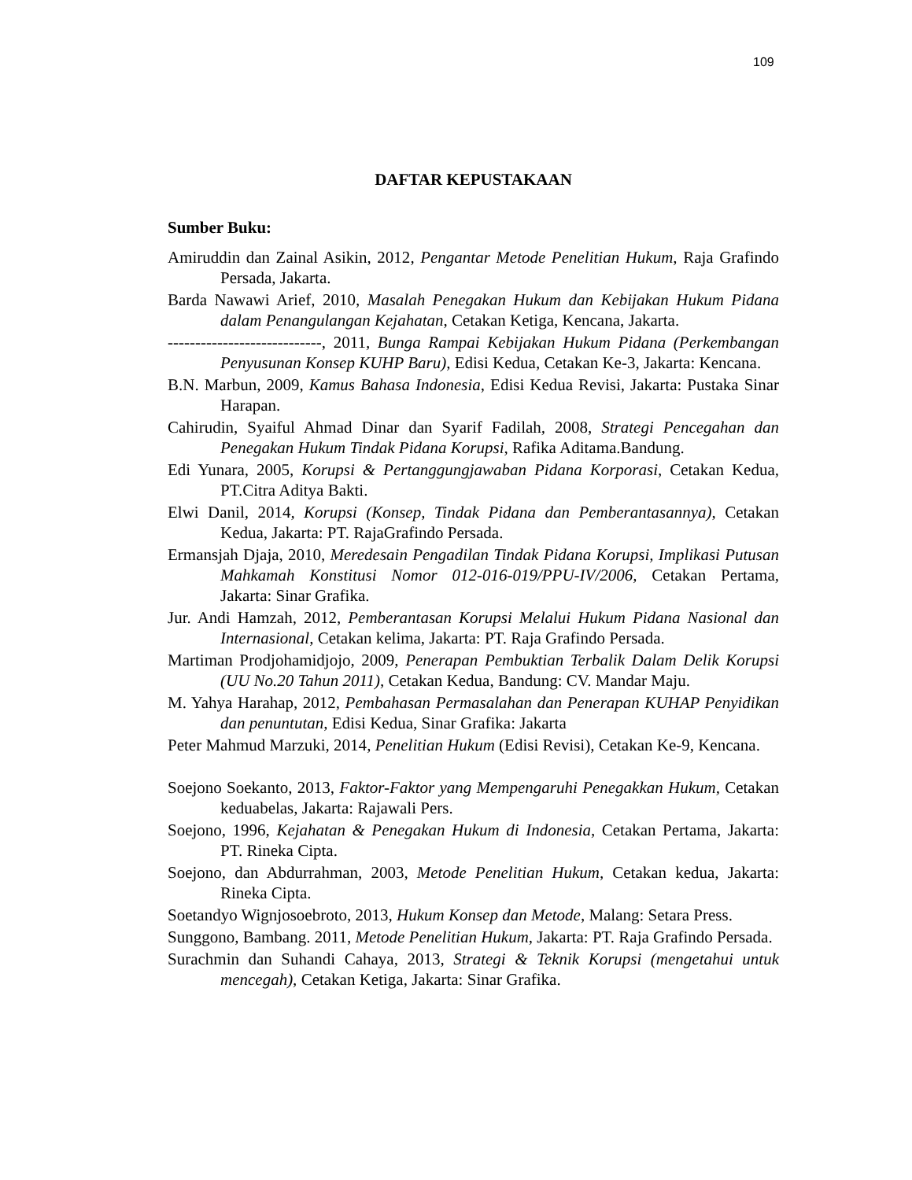109
DAFTAR KEPUSTAKAAN
Sumber Buku:
Amiruddin dan Zainal Asikin, 2012, Pengantar Metode Penelitian Hukum, Raja Grafindo Persada, Jakarta.
Barda Nawawi Arief, 2010, Masalah Penegakan Hukum dan Kebijakan Hukum Pidana dalam Penangulangan Kejahatan, Cetakan Ketiga, Kencana, Jakarta.
----------------------------, 2011, Bunga Rampai Kebijakan Hukum Pidana (Perkembangan Penyusunan Konsep KUHP Baru), Edisi Kedua, Cetakan Ke-3, Jakarta: Kencana.
B.N. Marbun, 2009, Kamus Bahasa Indonesia, Edisi Kedua Revisi, Jakarta: Pustaka Sinar Harapan.
Cahirudin, Syaiful Ahmad Dinar dan Syarif Fadilah, 2008, Strategi Pencegahan dan Penegakan Hukum Tindak Pidana Korupsi, Rafika Aditama.Bandung.
Edi Yunara, 2005, Korupsi & Pertanggungjawaban Pidana Korporasi, Cetakan Kedua, PT.Citra Aditya Bakti.
Elwi Danil, 2014, Korupsi (Konsep, Tindak Pidana dan Pemberantasannya), Cetakan Kedua, Jakarta: PT. RajaGrafindo Persada.
Ermansjah Djaja, 2010, Meredesain Pengadilan Tindak Pidana Korupsi, Implikasi Putusan Mahkamah Konstitusi Nomor 012-016-019/PPU-IV/2006, Cetakan Pertama, Jakarta: Sinar Grafika.
Jur. Andi Hamzah, 2012, Pemberantasan Korupsi Melalui Hukum Pidana Nasional dan Internasional, Cetakan kelima, Jakarta: PT. Raja Grafindo Persada.
Martiman Prodjohamidjojo, 2009, Penerapan Pembuktian Terbalik Dalam Delik Korupsi (UU No.20 Tahun 2011), Cetakan Kedua, Bandung: CV. Mandar Maju.
M. Yahya Harahap, 2012, Pembahasan Permasalahan dan Penerapan KUHAP Penyidikan dan penuntutan, Edisi Kedua, Sinar Grafika: Jakarta
Peter Mahmud Marzuki, 2014, Penelitian Hukum (Edisi Revisi), Cetakan Ke-9, Kencana.
Soejono Soekanto, 2013, Faktor-Faktor yang Mempengaruhi Penegakkan Hukum, Cetakan keduabelas, Jakarta: Rajawali Pers.
Soejono, 1996, Kejahatan & Penegakan Hukum di Indonesia, Cetakan Pertama, Jakarta: PT. Rineka Cipta.
Soejono, dan Abdurrahman, 2003, Metode Penelitian Hukum, Cetakan kedua, Jakarta: Rineka Cipta.
Soetandyo Wignjosoebroto, 2013, Hukum Konsep dan Metode, Malang: Setara Press.
Sunggono, Bambang. 2011, Metode Penelitian Hukum, Jakarta: PT. Raja Grafindo Persada.
Surachmin dan Suhandi Cahaya, 2013, Strategi & Teknik Korupsi (mengetahui untuk mencegah), Cetakan Ketiga, Jakarta: Sinar Grafika.